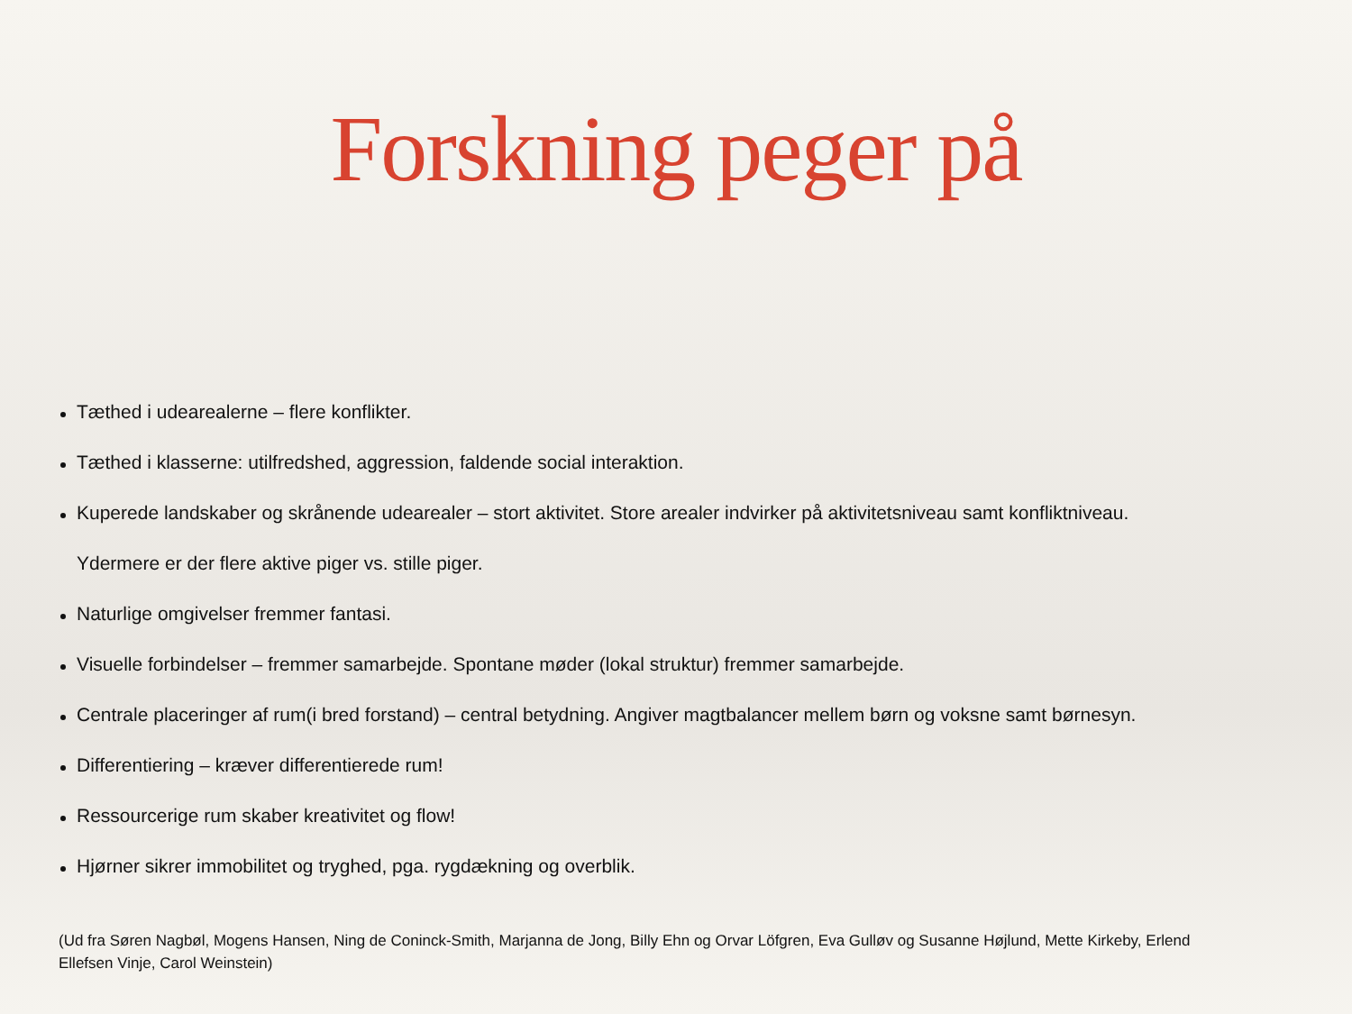Forskning peger på
Tæthed i udearealerne – flere konflikter.
Tæthed i klasserne: utilfredshed, aggression, faldende social interaktion.
Kuperede landskaber og skrånende udearealer – stort aktivitet. Store arealer indvirker på aktivitetsniveau samt konfliktniveau.
Ydermere er der flere aktive piger vs. stille piger.
Naturlige omgivelser fremmer fantasi.
Visuelle forbindelser – fremmer samarbejde. Spontane møder (lokal struktur) fremmer samarbejde.
Centrale placeringer af rum(i bred forstand) – central betydning. Angiver magtbalancer mellem børn og voksne samt børnesyn.
Differentiering – kræver differentierede rum!
Ressourcerige rum skaber kreativitet og flow!
Hjørner sikrer immobilitet og tryghed, pga. rygdækning og overblik.
(Ud fra Søren Nagbøl, Mogens Hansen, Ning de Coninck-Smith, Marjanna de Jong, Billy Ehn og Orvar Löfgren, Eva Gulløv og Susanne Højlund, Mette Kirkeby, Erlend Ellefsen Vinje, Carol Weinstein)